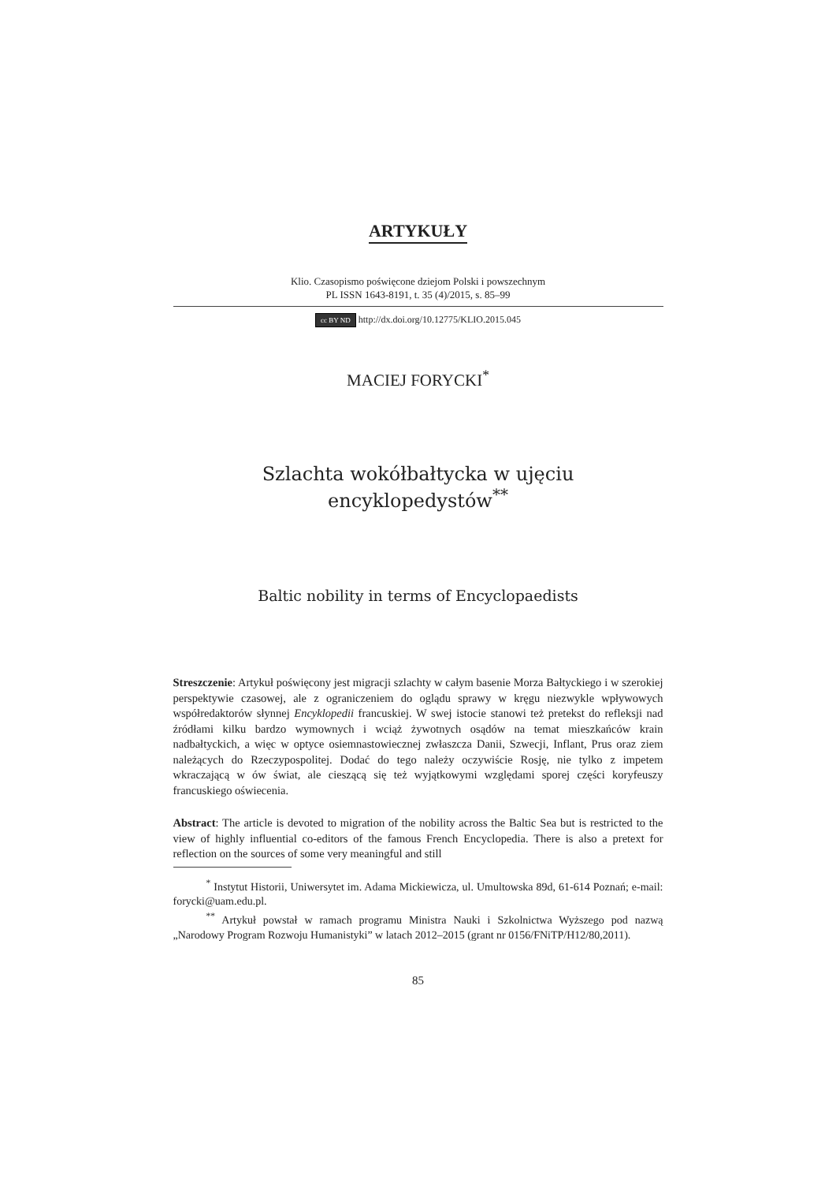ARTYKUŁY
Klio. Czasopismo poświęcone dziejom Polski i powszechnym
PL ISSN 1643-8191, t. 35 (4)/2015, s. 85–99
cc BY ND http://dx.doi.org/10.12775/KLIO.2015.045
MACIEJ FORYCKI<sup>*</sup>
Szlachta wokółbałtycka w ujęciu encyklopedystów<sup>**</sup>
Baltic nobility in terms of Encyclopaedists
Streszczenie: Artykuł poświęcony jest migracji szlachty w całym basenie Morza Bałtyckiego i w szerokiej perspektywie czasowej, ale z ograniczeniem do oglądu sprawy w kręgu niezwykle wpływowych współredaktorów słynnej Encyklopedii francuskiej. W swej istocie stanowi też pretekst do refleksji nad źródłami kilku bardzo wymownych i wciąż żywotnych osądów na temat mieszkańców krain nadbałtyckich, a więc w optyce osiemnastowiecznej zwłaszcza Danii, Szwecji, Inflant, Prus oraz ziem należących do Rzeczypospolitej. Dodać do tego należy oczywiście Rosję, nie tylko z impetem wkraczającą w ów świat, ale cieszącą się też wyjątkowymi względami sporej części koryfeuszy francuskiego oświecenia.
Abstract: The article is devoted to migration of the nobility across the Baltic Sea but is restricted to the view of highly influential co-editors of the famous French Encyclopedia. There is also a pretext for reflection on the sources of some very meaningful and still
<sup>*</sup> Instytut Historii, Uniwersytet im. Adama Mickiewicza, ul. Umultowska 89d, 61-614 Poznań; e-mail: forycki@uam.edu.pl.
<sup>**</sup> Artykuł powstał w ramach programu Ministra Nauki i Szkolnictwa Wyższego pod nazwą „Narodowy Program Rozwoju Humanistyki” w latach 2012–2015 (grant nr 0156/FNiTP/H12/80,2011).
85